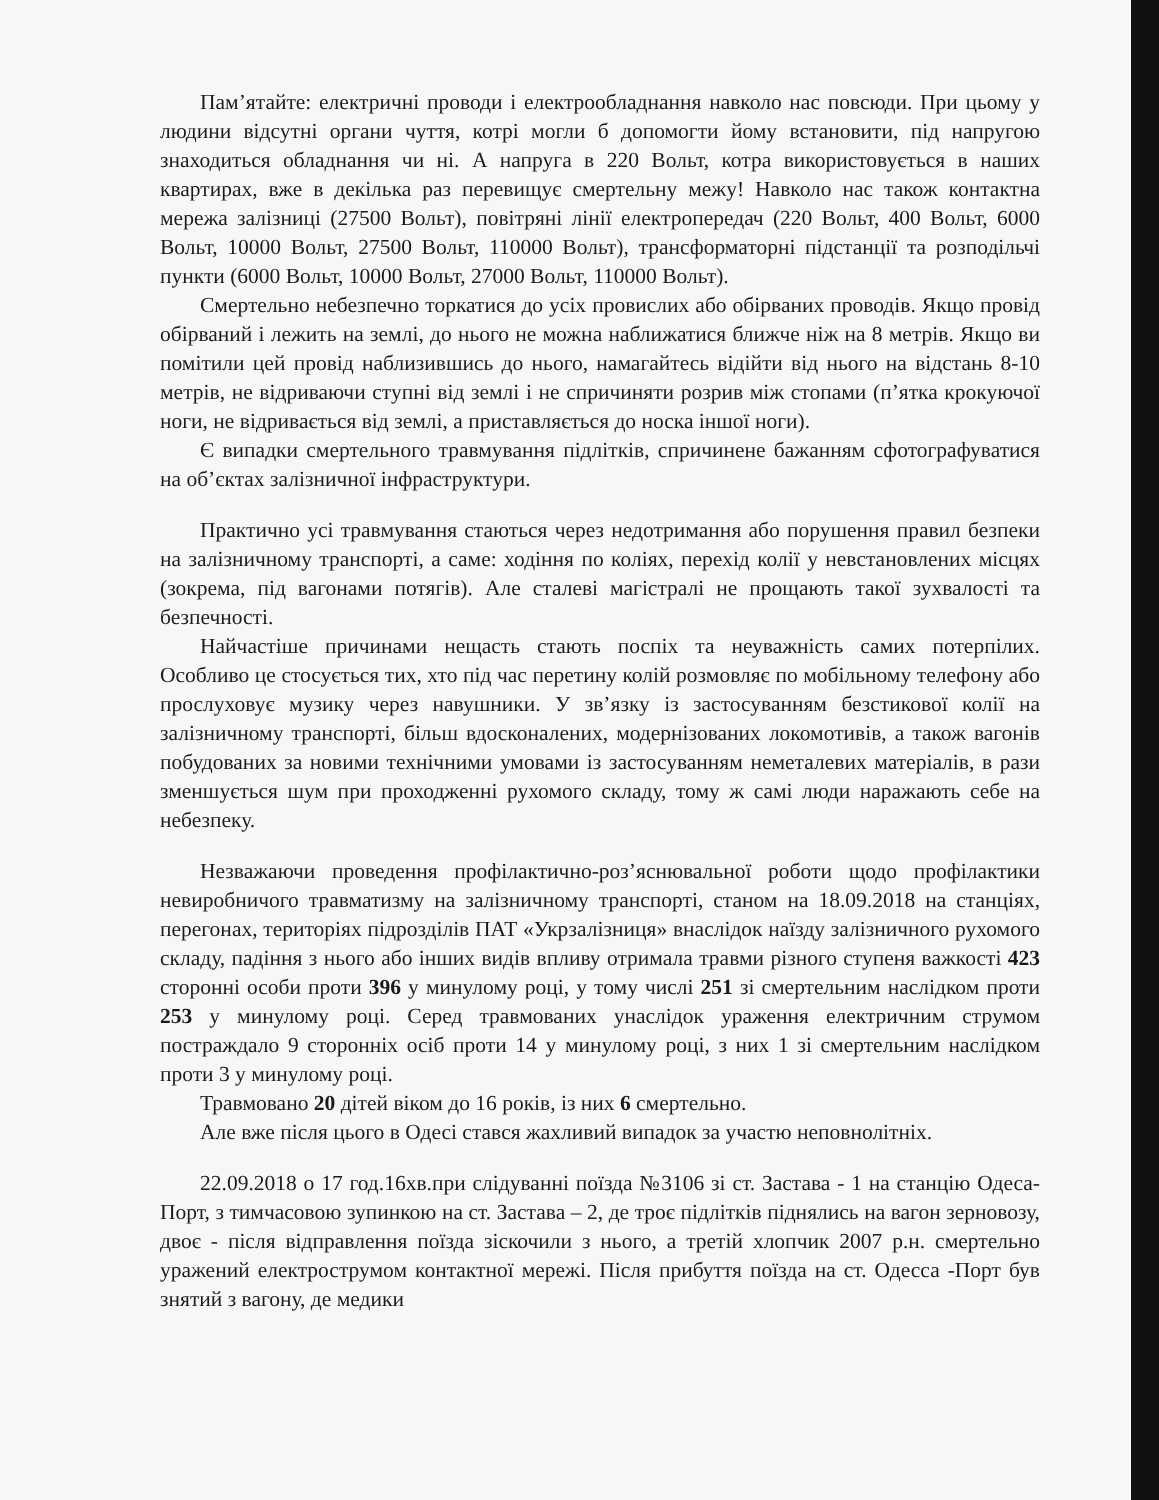Пам’ятайте: електричні проводи і електрообладнання навколо нас повсюди. При цьому у людини відсутні органи чуття, котрі могли б допомогти йому встановити, під напругою знаходиться обладнання чи ні. А напруга в 220 Вольт, котра використовується в наших квартирах, вже в декілька раз перевищує смертельну межу! Навколо нас також контактна мережа залізниці (27500 Вольт), повітряні лінії електропередач (220 Вольт, 400 Вольт, 6000 Вольт, 10000 Вольт, 27500 Вольт, 110000 Вольт), трансформаторні підстанції та розподільчі пункти (6000 Вольт, 10000 Вольт, 27000 Вольт, 110000 Вольт).
Смертельно небезпечно торкатися до усіх провислих або обірваних проводів. Якщо провід обірваний і лежить на землі, до нього не можна наближатися ближче ніж на 8 метрів. Якщо ви помітили цей провід наблизившись до нього, намагайтесь відійти від нього на відстань 8-10 метрів, не відриваючи ступні від землі і не спричиняти розрив між стопами (п’ятка крокуючої ноги, не відривається від землі, а приставляється до носка іншої ноги).
Є випадки смертельного травмування підлітків, спричинене бажанням сфотографуватися на об’єктах залізничної інфраструктури.
Практично усі травмування стаються через недотримання або порушення правил безпеки на залізничному транспорті, а саме: ходіння по коліях, перехід колії у невстановлених місцях (зокрема, під вагонами потягів). Але сталеві магістралі не прощають такої зухвалості та безпечності.
Найчастіше причинами нещасть стають поспіх та неуважність самих потерпілих. Особливо це стосується тих, хто під час перетину колій розмовляє по мобільному телефону або прослуховує музику через навушники. У зв’язку із застосуванням безстикової колії на залізничному транспорті, більш вдосконалених, модернізованих локомотивів, а також вагонів побудованих за новими технічними умовами із застосуванням неметалевих матеріалів, в рази зменшується шум при проходженні рухомого складу, тому ж самі люди наражають себе на небезпеку.
Незважаючи проведення профілактично-роз’яснювальної роботи щодо профілактики невиробничого травматизму на залізничному транспорті, станом на 18.09.2018 на станціях, перегонах, територіях підрозділів ПАТ «Укрзалізниця» внаслідок наїзду залізничного рухомого складу, падіння з нього або інших видів впливу отримала травми різного ступеня важкості 423 сторонні особи проти 396 у минулому році, у тому числі 251 зі смертельним наслідком проти 253 у минулому році. Серед травмованих унаслідок ураження електричним струмом постраждало 9 сторонніх осіб проти 14 у минулому році, з них 1 зі смертельним наслідком проти 3 у минулому році.
Травмовано 20 дітей віком до 16 років, із них 6 смертельно.
Але вже після цього в Одесі стався жахливий випадок за участю неповнолітніх.
22.09.2018 о 17 год.16хв.при слідуванні поїзда №3106 зі ст. Застава - 1 на станцію Одеса-Порт, з тимчасовою зупинкою на ст. Застава – 2, де троє підлітків піднялись на вагон зерновозу, двоє - після відправлення поїзда зіскочили з нього, а третій хлопчик 2007 р.н. смертельно уражений електрострумом контактної мережі. Після прибуття поїзда на ст. Одесса -Порт був знятий з вагону, де медики